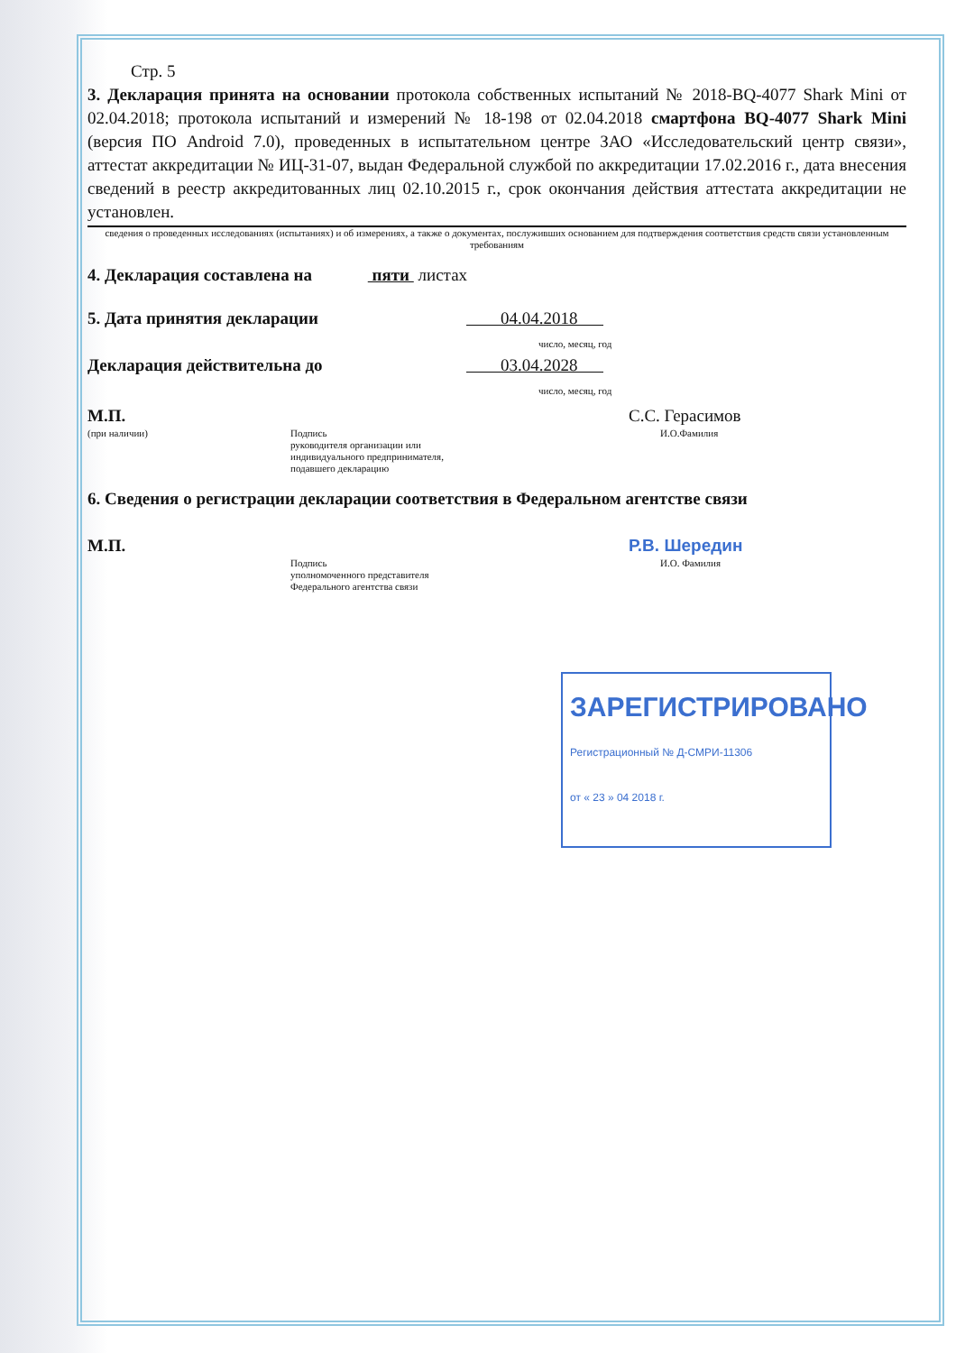Стр. 5
3. Декларация принята на основании протокола собственных испытаний № 2018-BQ-4077 Shark Mini от 02.04.2018; протокола испытаний и измерений № 18-198 от 02.04.2018 смартфона BQ-4077 Shark Mini (версия ПО Android 7.0), проведенных в испытательном центре ЗАО «Исследовательский центр связи», аттестат аккредитации № ИЦ-31-07, выдан Федеральной службой по аккредитации 17.02.2016 г., дата внесения сведений в реестр аккредитованных лиц 02.10.2015 г., срок окончания действия аттестата аккредитации не установлен.
сведения о проведенных исследованиях (испытаниях) и об измерениях, а также о документах, послуживших основанием для подтверждения соответствия средств связи установленным требованиям
4. Декларация составлена на пяти листах
5. Дата принятия декларации 04.04.2018
число, месяц, год
Декларация действительна до 03.04.2028
число, месяц, год
М.П. С.С. Герасимов
(при наличии) Подпись
руководителя организации или
индивидуального предпринимателя,
подавшего декларацию И.О.Фамилия
6. Сведения о регистрации декларации соответствия в Федеральном агентстве связи
М.П. Р.В. Шередин
Подпись
уполномоченного представителя
Федерального агентства связи И.О. Фамилия
ЗАРЕГИСТРИРОВАНО
Регистрационный № Д-СМРИ-11306
от « 23 » 04 2018 г.